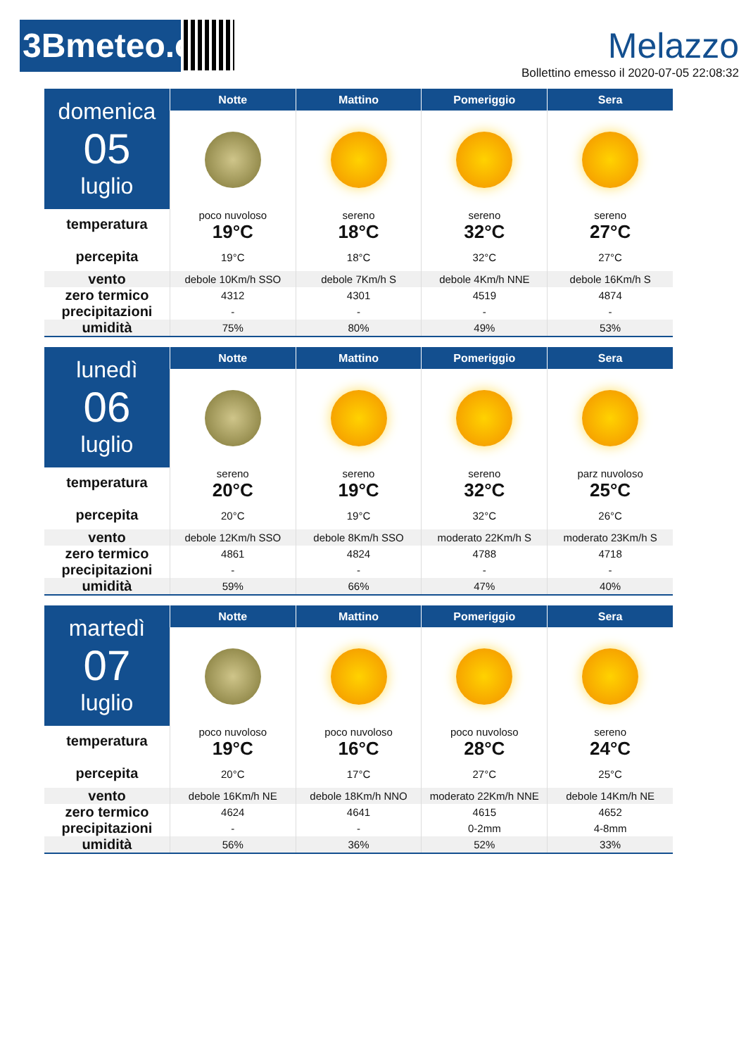3Bmeteo.com
Melazzo
Bollettino emesso il 2020-07-05 22:08:32
| domenica 05 luglio | Notte | Mattino | Pomeriggio | Sera |
| temperatura percepita | poco nuvoloso | sereno | sereno | sereno |
| | 19°C | 18°C | 32°C | 27°C |
| | 19°C | 18°C | 32°C | 27°C |
| vento | debole 10Km/h SSO | debole 7Km/h S | debole 4Km/h NNE | debole 16Km/h S |
| zero termico | 4312 | 4301 | 4519 | 4874 |
| precipitazioni | - | - | - | - |
| umidità | 75% | 80% | 49% | 53% |
| lunedì 06 luglio | Notte | Mattino | Pomeriggio | Sera |
| temperatura percepita | sereno | sereno | sereno | parz nuvoloso |
| | 20°C | 19°C | 32°C | 25°C |
| | 20°C | 19°C | 32°C | 26°C |
| vento | debole 12Km/h SSO | debole 8Km/h SSO | moderato 22Km/h S | moderato 23Km/h S |
| zero termico | 4861 | 4824 | 4788 | 4718 |
| precipitazioni | - | - | - | - |
| umidità | 59% | 66% | 47% | 40% |
| martedì 07 luglio | Notte | Mattino | Pomeriggio | Sera |
| temperatura percepita | poco nuvoloso | poco nuvoloso | poco nuvoloso | sereno |
| | 19°C | 16°C | 28°C | 24°C |
| | 20°C | 17°C | 27°C | 25°C |
| vento | debole 16Km/h NE | debole 18Km/h NNO | moderato 22Km/h NNE | debole 14Km/h NE |
| zero termico | 4624 | 4641 | 4615 | 4652 |
| precipitazioni | - | - | 0-2mm | 4-8mm |
| umidità | 56% | 36% | 52% | 33% |